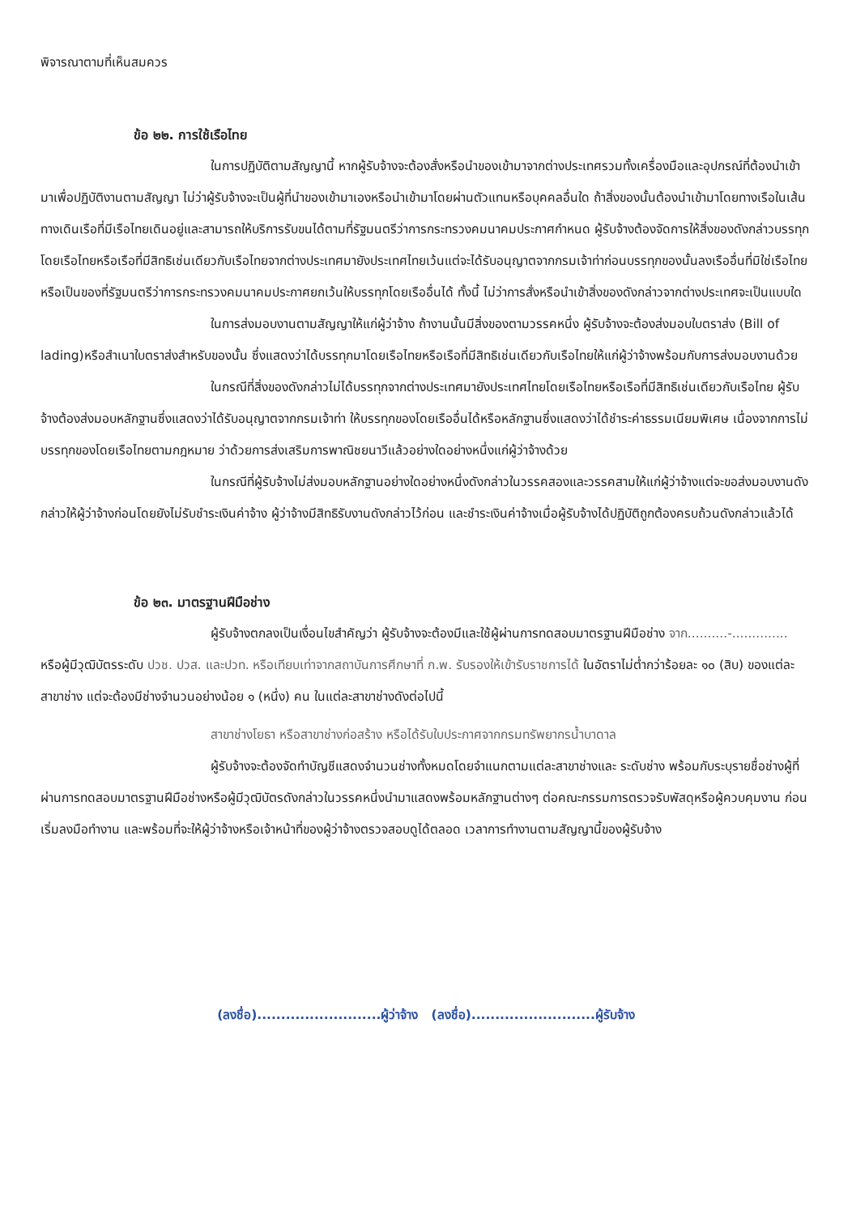พิจารณาตามที่เห็นสมควร
ข้อ ๒๒. การใช้เรือไทย
ในการปฏิบัติตามสัญญานี้ หากผู้รับจ้างจะต้องสั่งหรือนำของเข้ามาจากต่างประเทศรวมทั้งเครื่องมือและอุปกรณ์ที่ต้องนำเข้ามาเพื่อปฏิบัติงานตามสัญญา ไม่ว่าผู้รับจ้างจะเป็นผู้ที่นำของเข้ามาเองหรือนำเข้ามาโดยผ่านตัวแทนหรือบุคคลอื่นใด ถ้าสิ่งของนั้นต้องนำเข้ามาโดยทางเรือในเส้นทางเดินเรือที่มีเรือไทยเดินอยู่และสามารถให้บริการรับขนได้ตามที่รัฐมนตรีว่าการกระทรวงคมนาคมประกาศกำหนด ผู้รับจ้างต้องจัดการให้สิ่งของดังกล่าวบรรทุกโดยเรือไทยหรือเรือที่มีสิทธิเช่นเดียวกับเรือไทยจากต่างประเทศมายังประเทศไทยเว้นแต่จะได้รับอนุญาตจากกรมเจ้าท่าก่อนบรรทุกของนั้นลงเรืออื่นที่มิใช่เรือไทยหรือเป็นของที่รัฐมนตรีว่าการกระทรวงคมนาคมประกาศยกเว้นให้บรรทุกโดยเรืออื่นได้ ทั้งนี้ ไม่ว่าการสั่งหรือนำเข้าสิ่งของดังกล่าวจากต่างประเทศจะเป็นแบบใด
ในการส่งมอบงานตามสัญญาให้แก่ผู้ว่าจ้าง ถ้างานนั้นมีสิ่งของตามวรรคหนึ่ง ผู้รับจ้างจะต้องส่งมอบใบตราส่ง (Bill of lading)หรือสำเนาใบตราส่งสำหรับของนั้น ซึ่งแสดงว่าได้บรรทุกมาโดยเรือไทยหรือเรือที่มีสิทธิเช่นเดียวกับเรือไทยให้แก่ผู้ว่าจ้างพร้อมกับการส่งมอบงานด้วย
ในกรณีที่สิ่งของดังกล่าวไม่ได้บรรทุกจากต่างประเทศมายังประเทศไทยโดยเรือไทยหรือเรือที่มีสิทธิเช่นเดียวกับเรือไทย ผู้รับจ้างต้องส่งมอบหลักฐานซึ่งแสดงว่าได้รับอนุญาตจากกรมเจ้าท่า ให้บรรทุกของโดยเรืออื่นได้หรือหลักฐานซึ่งแสดงว่าได้ชำระค่าธรรมเนียมพิเศษ เนื่องจากการไม่บรรทุกของโดยเรือไทยตามกฎหมาย ว่าด้วยการส่งเสริมการพาณิชยนาวีแล้วอย่างใดอย่างหนึ่งแก่ผู้ว่าจ้างด้วย
ในกรณีที่ผู้รับจ้างไม่ส่งมอบหลักฐานอย่างใดอย่างหนึ่งดังกล่าวในวรรคสองและวรรคสามให้แก่ผู้ว่าจ้างแต่จะขอส่งมอบงานดังกล่าวให้ผู้ว่าจ้างก่อนโดยยังไม่รับชำระเงินค่าจ้าง ผู้ว่าจ้างมีสิทธิรับงานดังกล่าวไว้ก่อน และชำระเงินค่าจ้างเมื่อผู้รับจ้างได้ปฏิบัติถูกต้องครบถ้วนดังกล่าวแล้วได้
ข้อ ๒๓. มาตรฐานฝีมือช่าง
ผู้รับจ้างตกลงเป็นเงื่อนไขสำคัญว่า ผู้รับจ้างจะต้องมีและใช้ผู้ผ่านการทดสอบมาตรฐานฝีมือช่าง จาก..........-.............. หรือผู้มีวุฒิบัตรระดับ ปวช. ปวส. และปวท. หรือเทียบเท่าจากสถาบันการศึกษาที่ ก.พ. รับรองให้เข้ารับราชการได้ ในอัตราไม่ต่ำกว่าร้อยละ ๑๐ (สิบ) ของแต่ละสาขาช่าง แต่จะต้องมีช่างจำนวนอย่างน้อย ๑ (หนึ่ง) คน ในแต่ละสาขาช่างดังต่อไปนี้
สาขาช่างโยธา หรือสาขาช่างก่อสร้าง หรือได้รับใบประกาศจากกรมทรัพยากรน้ำบาดาล
ผู้รับจ้างจะต้องจัดทำบัญชีแสดงจำนวนช่างทั้งหมดโดยจำแนกตามแต่ละสาขาช่างและ ระดับช่าง พร้อมกับระบุรายชื่อช่างผู้ที่ผ่านการทดสอบมาตรฐานฝีมือช่างหรือผู้มีวุฒิบัตรดังกล่าวในวรรคหนึ่งนำมาแสดงพร้อมหลักฐานต่างๆ ต่อคณะกรรมการตรวจรับพัสดุหรือผู้ควบคุมงาน ก่อนเริ่มลงมือทำงาน และพร้อมที่จะให้ผู้ว่าจ้างหรือเจ้าหน้าที่ของผู้ว่าจ้างตรวจสอบดูได้ตลอด เวลาการทำงานตามสัญญานี้ของผู้รับจ้าง
(ลงชื่อ)..........................ผู้ว่าจ้าง (ลงชื่อ)..........................ผู้รับจ้าง